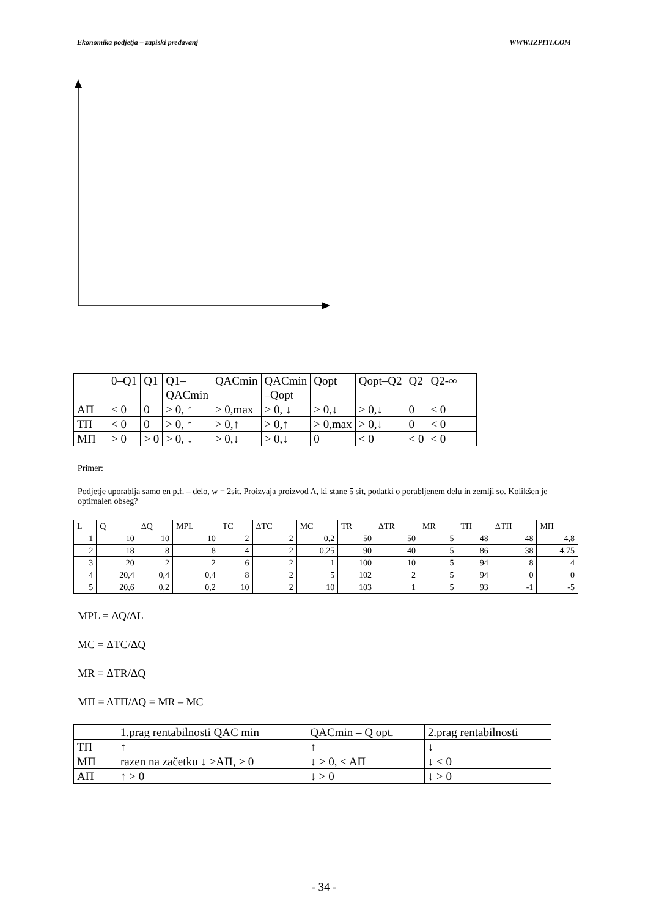Ekonomika podjetja – zapiski predavanj WWW.IZPITI.COM
| | 0–Q1 | Q1 | Q1– QACmin | QACmin | QACmin –Qopt | Qopt | Qopt–Q2 | Q2 | Q2-∞ |
| AΠ | < 0 | 0 | > 0, ↑ | > 0,max | > 0, ↓ | > 0,↓ | > 0,↓ | 0 | < 0 |
| TΠ | < 0 | 0 | > 0, ↑ | > 0,↑ | > 0,↑ | > 0,max | > 0,↓ | 0 | < 0 |
| MΠ | > 0 | > 0 | > 0, ↓ | > 0,↓ | > 0,↓ | 0 | < 0 | < 0 | < 0 |
Primer:
Podjetje uporablja samo en p.f. – delo, w = 2sit. Proizvaja proizvod A, ki stane 5 sit, podatki o porabljenem delu in zemlji so. Kolikšen je optimalen obseg?
| L | Q | ΔQ | MPL | TC | ΔTC | MC | TR | ΔTR | MR | TΠ | ΔTΠ | MΠ |
| 1 | 10 | 10 | 10 | 2 | 2 | 0,2 | 50 | 50 | 5 | 48 | 48 | 4,8 |
| 2 | 18 | 8 | 8 | 4 | 2 | 0,25 | 90 | 40 | 5 | 86 | 38 | 4,75 |
| 3 | 20 | 2 | 2 | 6 | 2 | 1 | 100 | 10 | 5 | 94 | 8 | 4 |
| 4 | 20,4 | 0,4 | 0,4 | 8 | 2 | 5 | 102 | 2 | 5 | 94 | 0 | 0 |
| 5 | 20,6 | 0,2 | 0,2 | 10 | 2 | 10 | 103 | 1 | 5 | 93 | -1 | -5 |
MPL = ΔQ/ΔL
MC = ΔTC/ΔQ
MR = ΔTR/ΔQ
MΠ = ΔTΠ/ΔQ = MR – MC
| | 1.prag rentabilnosti QAC min | QACmin – Q opt. | 2.prag rentabilnosti |
| TΠ | ↑ | ↑ | ↓ |
| MΠ | razen na začetku ↓ >AΠ, > 0 | ↓ > 0, < AΠ | ↓ < 0 |
| AΠ | ↑ > 0 | ↓ > 0 | ↓ > 0 |
- 34 -